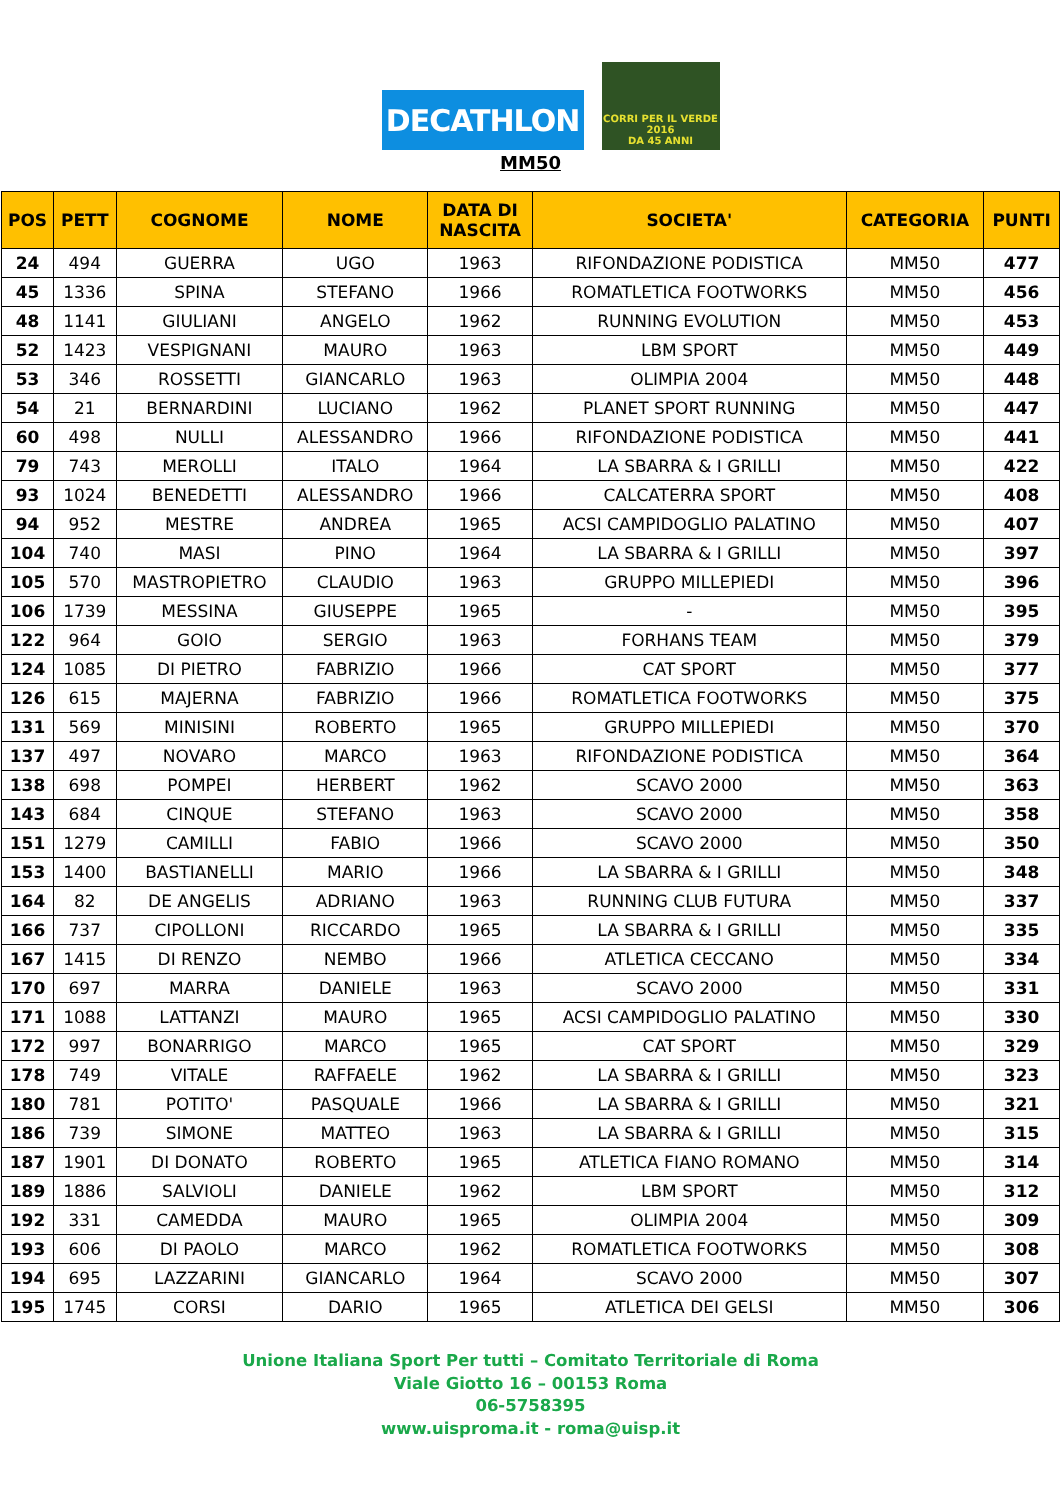DECATHLON
CORRI PER IL VERDE 2016
DA 45 ANNI
MM50
| POS | PETT | COGNOME | NOME | DATA DI NASCITA | SOCIETA' | CATEGORIA | PUNTI |
| --- | --- | --- | --- | --- | --- | --- | --- |
| 24 | 494 | GUERRA | UGO | 1963 | RIFONDAZIONE PODISTICA | MM50 | 477 |
| 45 | 1336 | SPINA | STEFANO | 1966 | ROMATLETICA FOOTWORKS | MM50 | 456 |
| 48 | 1141 | GIULIANI | ANGELO | 1962 | RUNNING EVOLUTION | MM50 | 453 |
| 52 | 1423 | VESPIGNANI | MAURO | 1963 | LBM SPORT | MM50 | 449 |
| 53 | 346 | ROSSETTI | GIANCARLO | 1963 | OLIMPIA 2004 | MM50 | 448 |
| 54 | 21 | BERNARDINI | LUCIANO | 1962 | PLANET SPORT RUNNING | MM50 | 447 |
| 60 | 498 | NULLI | ALESSANDRO | 1966 | RIFONDAZIONE PODISTICA | MM50 | 441 |
| 79 | 743 | MEROLLI | ITALO | 1964 | LA SBARRA & I GRILLI | MM50 | 422 |
| 93 | 1024 | BENEDETTI | ALESSANDRO | 1966 | CALCATERRA SPORT | MM50 | 408 |
| 94 | 952 | MESTRE | ANDREA | 1965 | ACSI CAMPIDOGLIO PALATINO | MM50 | 407 |
| 104 | 740 | MASI | PINO | 1964 | LA SBARRA & I GRILLI | MM50 | 397 |
| 105 | 570 | MASTROPIETRO | CLAUDIO | 1963 | GRUPPO MILLEPIEDI | MM50 | 396 |
| 106 | 1739 | MESSINA | GIUSEPPE | 1965 | - | MM50 | 395 |
| 122 | 964 | GOIO | SERGIO | 1963 | FORHANS TEAM | MM50 | 379 |
| 124 | 1085 | DI PIETRO | FABRIZIO | 1966 | CAT SPORT | MM50 | 377 |
| 126 | 615 | MAJERNA | FABRIZIO | 1966 | ROMATLETICA FOOTWORKS | MM50 | 375 |
| 131 | 569 | MINISINI | ROBERTO | 1965 | GRUPPO MILLEPIEDI | MM50 | 370 |
| 137 | 497 | NOVARO | MARCO | 1963 | RIFONDAZIONE PODISTICA | MM50 | 364 |
| 138 | 698 | POMPEI | HERBERT | 1962 | SCAVO 2000 | MM50 | 363 |
| 143 | 684 | CINQUE | STEFANO | 1963 | SCAVO 2000 | MM50 | 358 |
| 151 | 1279 | CAMILLI | FABIO | 1966 | SCAVO 2000 | MM50 | 350 |
| 153 | 1400 | BASTIANELLI | MARIO | 1966 | LA SBARRA & I GRILLI | MM50 | 348 |
| 164 | 82 | DE ANGELIS | ADRIANO | 1963 | RUNNING CLUB FUTURA | MM50 | 337 |
| 166 | 737 | CIPOLLONI | RICCARDO | 1965 | LA SBARRA & I GRILLI | MM50 | 335 |
| 167 | 1415 | DI RENZO | NEMBO | 1966 | ATLETICA CECCANO | MM50 | 334 |
| 170 | 697 | MARRA | DANIELE | 1963 | SCAVO 2000 | MM50 | 331 |
| 171 | 1088 | LATTANZI | MAURO | 1965 | ACSI CAMPIDOGLIO PALATINO | MM50 | 330 |
| 172 | 997 | BONARRIGO | MARCO | 1965 | CAT SPORT | MM50 | 329 |
| 178 | 749 | VITALE | RAFFAELE | 1962 | LA SBARRA & I GRILLI | MM50 | 323 |
| 180 | 781 | POTITO' | PASQUALE | 1966 | LA SBARRA & I GRILLI | MM50 | 321 |
| 186 | 739 | SIMONE | MATTEO | 1963 | LA SBARRA & I GRILLI | MM50 | 315 |
| 187 | 1901 | DI DONATO | ROBERTO | 1965 | ATLETICA FIANO ROMANO | MM50 | 314 |
| 189 | 1886 | SALVIOLI | DANIELE | 1962 | LBM SPORT | MM50 | 312 |
| 192 | 331 | CAMEDDA | MAURO | 1965 | OLIMPIA 2004 | MM50 | 309 |
| 193 | 606 | DI PAOLO | MARCO | 1962 | ROMATLETICA FOOTWORKS | MM50 | 308 |
| 194 | 695 | LAZZARINI | GIANCARLO | 1964 | SCAVO 2000 | MM50 | 307 |
| 195 | 1745 | CORSI | DARIO | 1965 | ATLETICA DEI GELSI | MM50 | 306 |
Unione Italiana Sport Per tutti – Comitato Territoriale di Roma
Viale Giotto 16 – 00153 Roma
06-5758395
www.uisproma.it - roma@uisp.it